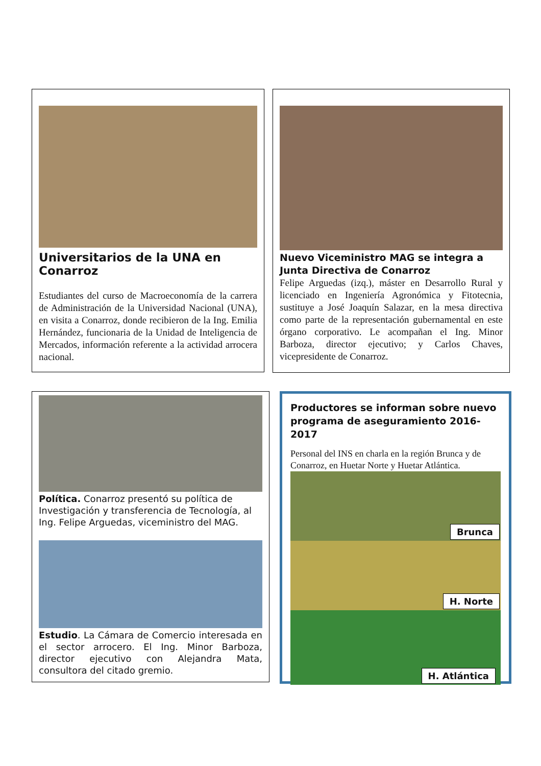Universitarios de la UNA en Conarroz
Estudiantes del curso de Macroeconomía de la carrera de Administración de la Universidad Nacional (UNA), en visita a Conarroz, donde recibieron de la Ing. Emilia Hernández, funcionaria de la Unidad de Inteligencia de Mercados, información referente a la actividad arrocera nacional.
Nuevo Viceministro MAG se integra a Junta Directiva de Conarroz
Felipe Arguedas (izq.), máster en Desarrollo Rural y licenciado en Ingeniería Agronómica y Fitotecnia, sustituye a José Joaquín Salazar, en la mesa directiva como parte de la representación gubernamental en este órgano corporativo. Le acompañan el Ing. Minor Barboza, director ejecutivo; y Carlos Chaves, vicepresidente de Conarroz.
Política. Conarroz presentó su política de Investigación y transferencia de Tecnología, al Ing. Felipe Arguedas, viceministro del MAG.
Estudio. La Cámara de Comercio interesada en el sector arrocero. El Ing. Minor Barboza, director ejecutivo con Alejandra Mata, consultora del citado gremio.
Productores se informan sobre nuevo programa de aseguramiento 2016-2017
Personal del INS en charla en la región Brunca y de Conarroz, en Huetar Norte y Huetar Atlántica.
Brunca
H. Norte
H. Atlántica